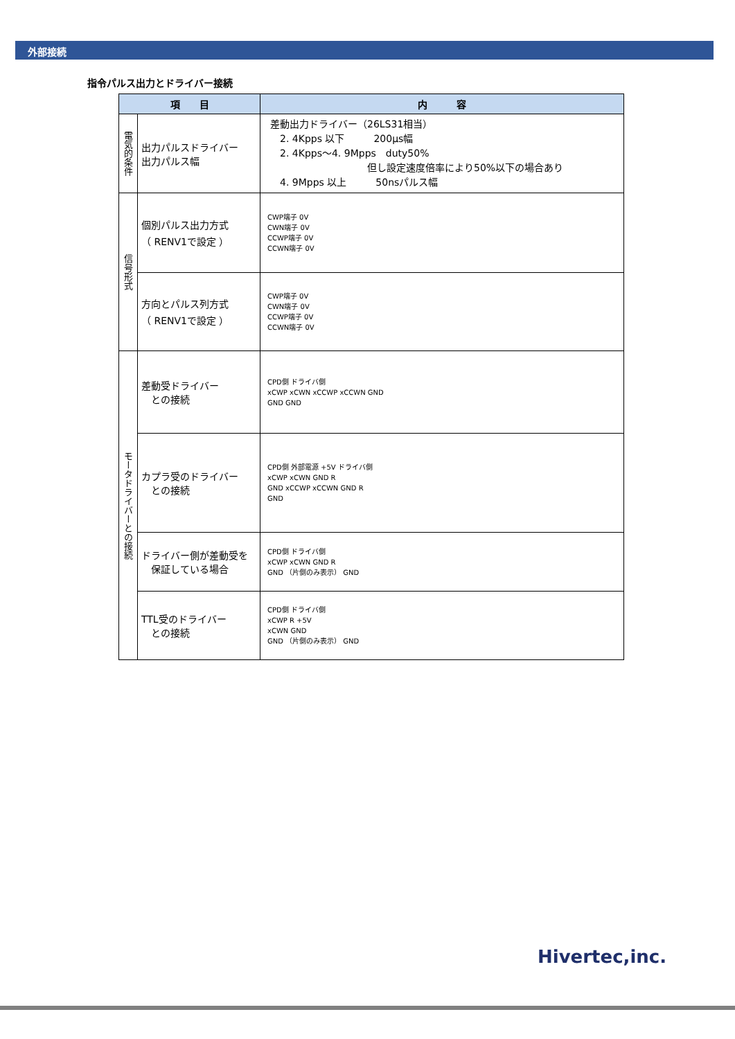外部接続
指令パルス出力とドライバー接続
| 項 目 | | 内 容 |
| --- | --- | --- |
| 電気的条件 | 出力パルスドライバー 出力パルス幅 | 差動出力ドライバー（26LS31相当） 2. 4Kpps 以下 200μs幅 2. 4Kpps～4. 9Mpps duty50% 但し設定速度倍率により50%以下の場合あり 4. 9Mpps 以上 50nsパルス幅 |
| 信号形式 | 個別パルス出力方式 （ RENV1で設定 ） | CWP端子 0V CWN端子 0V CCWP端子 0V CCWN端子 0V |
| | 方向とパルス列方式 （ RENV1で設定 ） | CWP端子 0V CWN端子 0V CCWP端子 0V CCWN端子 0V |
| モータドライバーとの接続 | 差動受ドライバー との接続 | CPD側 ドライバ側 xCWP xCWN xCCWP xCCWN GND GND GND |
| | カプラ受のドライバー との接続 | CPD側 外部電源 +5V ドライバ側 xCWP xCWN GND R GND xCCWP xCCWN GND R GND |
| | ドライバー側が差動受を 保証している場合 | CPD側 ドライバ側 xCWP xCWN GND R GND （片側のみ表示） GND |
| | TTL受のドライバー との接続 | CPD側 ドライバ側 xCWP R +5V xCWN GND GND （片側のみ表示） GND |
Hivertec,inc.